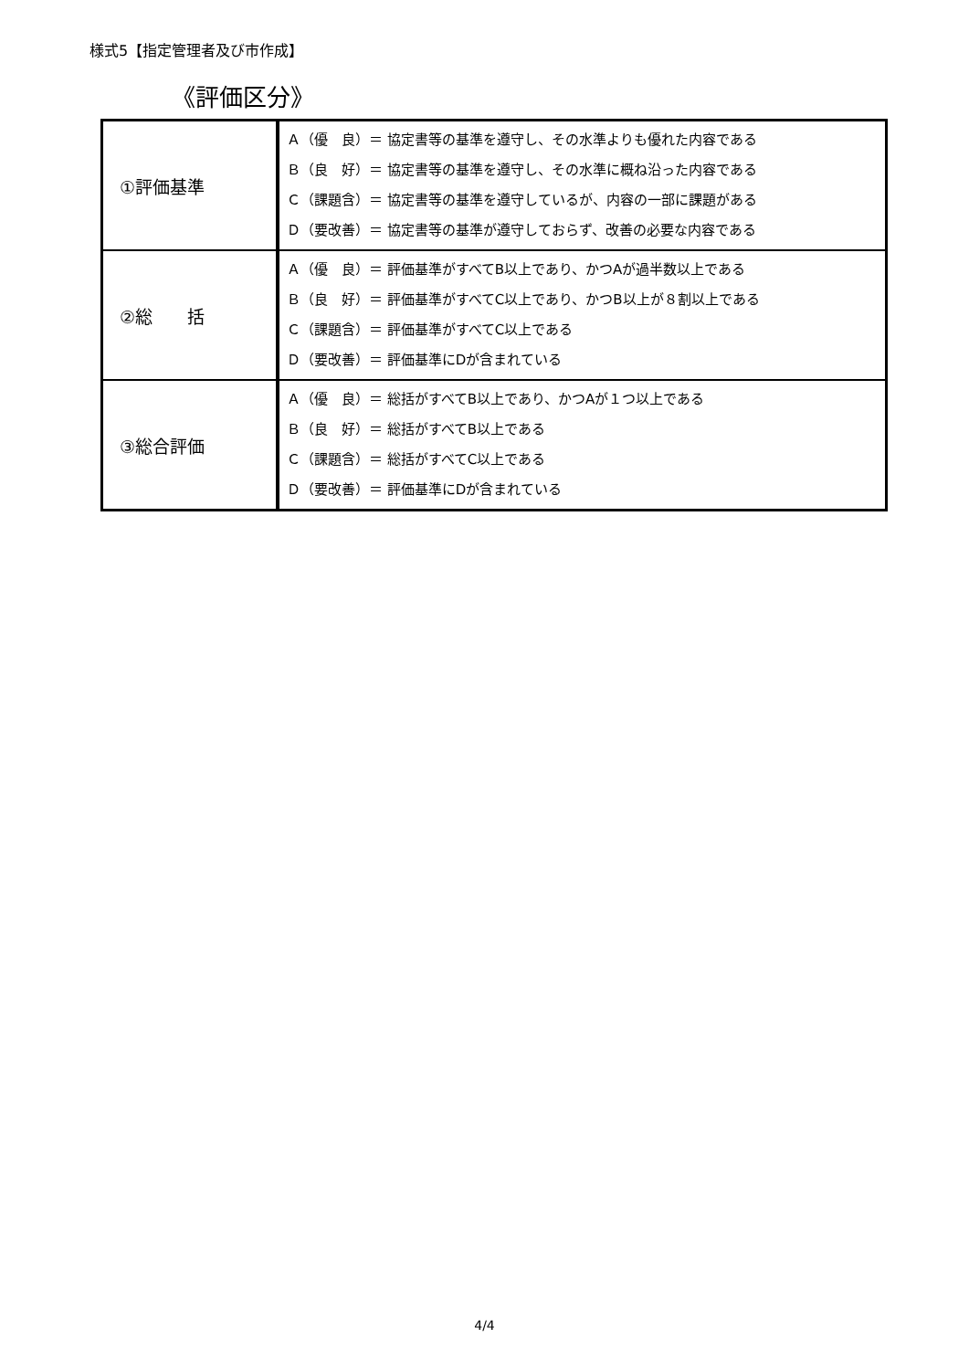様式5【指定管理者及び市作成】
《評価区分》
| ①評価基準 | Ａ（優 良）＝ 協定書等の基準を遵守し、その水準よりも優れた内容である Ｂ（良 好）＝ 協定書等の基準を遵守し、その水準に概ね沿った内容である Ｃ（課題含）＝ 協定書等の基準を遵守しているが、内容の一部に課題がある Ｄ（要改善）＝ 協定書等の基準が遵守しておらず、改善の必要な内容である |
| ②総 括 | Ａ（優 良）＝ 評価基準がすべてB以上であり、かつAが過半数以上である Ｂ（良 好）＝ 評価基準がすべてC以上であり、かつB以上が８割以上である Ｃ（課題含）＝ 評価基準がすべてC以上である Ｄ（要改善）＝ 評価基準にDが含まれている |
| ③総合評価 | Ａ（優 良）＝ 総括がすべてB以上であり、かつAが１つ以上である Ｂ（良 好）＝ 総括がすべてB以上である Ｃ（課題含）＝ 総括がすべてC以上である Ｄ（要改善）＝ 評価基準にDが含まれている |
4/4